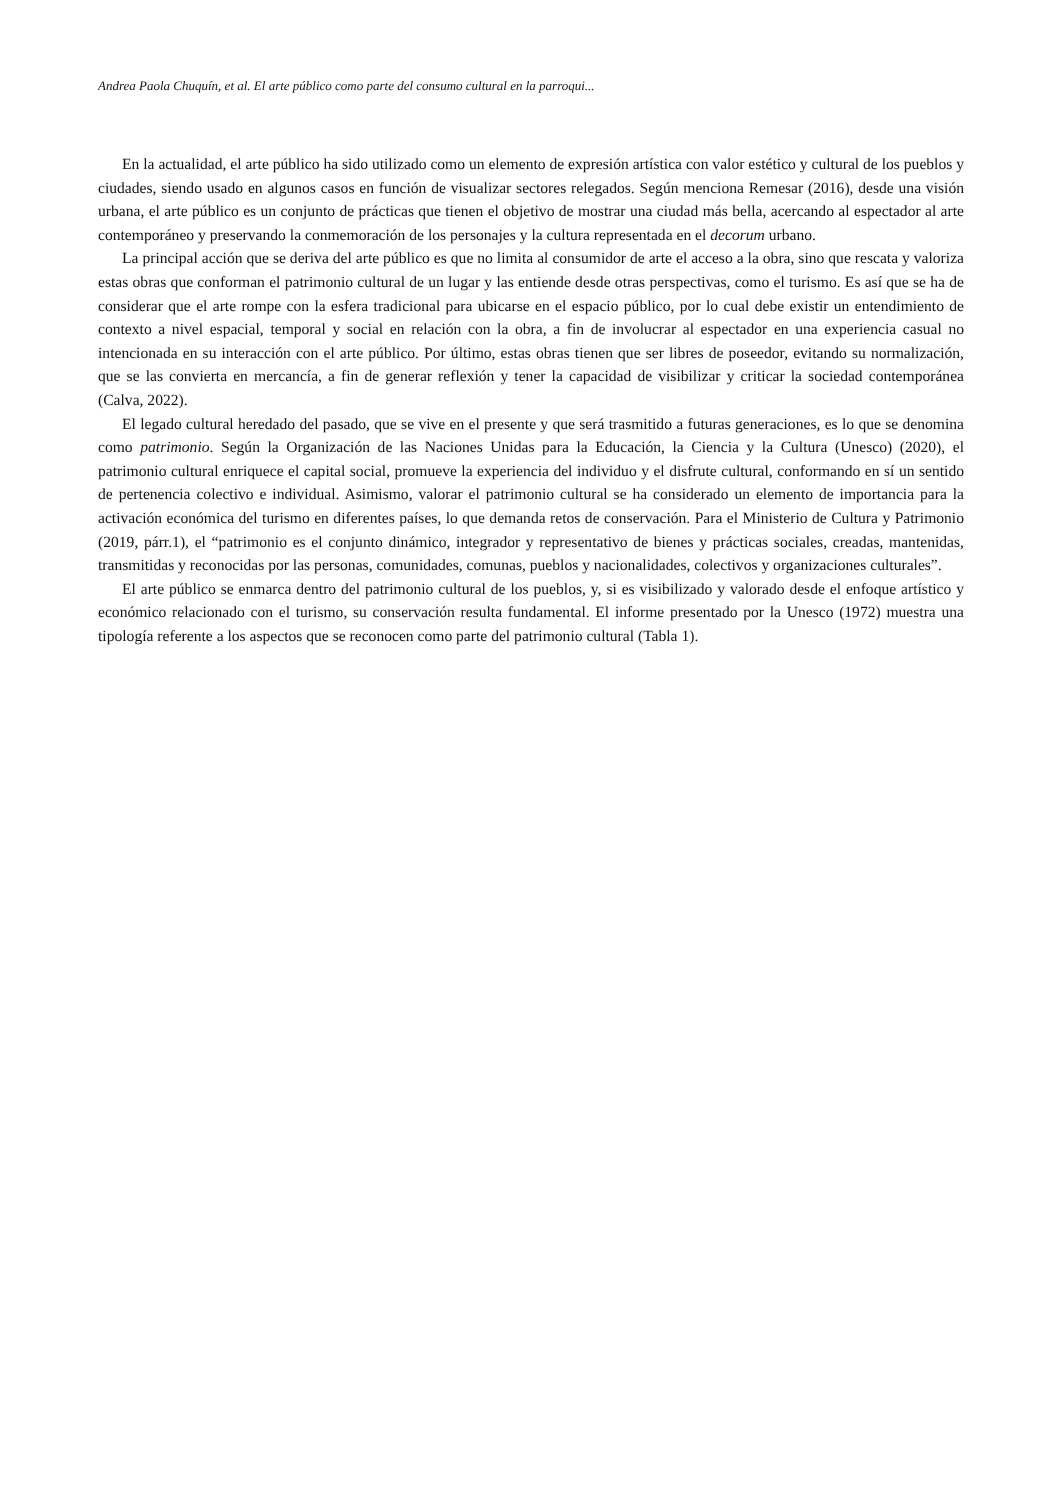Andrea Paola Chuquín, et al. El arte público como parte del consumo cultural en la parroqui...
En la actualidad, el arte público ha sido utilizado como un elemento de expresión artística con valor estético y cultural de los pueblos y ciudades, siendo usado en algunos casos en función de visualizar sectores relegados. Según menciona Remesar (2016), desde una visión urbana, el arte público es un conjunto de prácticas que tienen el objetivo de mostrar una ciudad más bella, acercando al espectador al arte contemporáneo y preservando la conmemoración de los personajes y la cultura representada en el decorum urbano.
La principal acción que se deriva del arte público es que no limita al consumidor de arte el acceso a la obra, sino que rescata y valoriza estas obras que conforman el patrimonio cultural de un lugar y las entiende desde otras perspectivas, como el turismo. Es así que se ha de considerar que el arte rompe con la esfera tradicional para ubicarse en el espacio público, por lo cual debe existir un entendimiento de contexto a nivel espacial, temporal y social en relación con la obra, a fin de involucrar al espectador en una experiencia casual no intencionada en su interacción con el arte público. Por último, estas obras tienen que ser libres de poseedor, evitando su normalización, que se las convierta en mercancía, a fin de generar reflexión y tener la capacidad de visibilizar y criticar la sociedad contemporánea (Calva, 2022).
El legado cultural heredado del pasado, que se vive en el presente y que será trasmitido a futuras generaciones, es lo que se denomina como patrimonio. Según la Organización de las Naciones Unidas para la Educación, la Ciencia y la Cultura (Unesco) (2020), el patrimonio cultural enriquece el capital social, promueve la experiencia del individuo y el disfrute cultural, conformando en sí un sentido de pertenencia colectivo e individual. Asimismo, valorar el patrimonio cultural se ha considerado un elemento de importancia para la activación económica del turismo en diferentes países, lo que demanda retos de conservación. Para el Ministerio de Cultura y Patrimonio (2019, párr.1), el “patrimonio es el conjunto dinámico, integrador y representativo de bienes y prácticas sociales, creadas, mantenidas, transmitidas y reconocidas por las personas, comunidades, comunas, pueblos y nacionalidades, colectivos y organizaciones culturales”.
El arte público se enmarca dentro del patrimonio cultural de los pueblos, y, si es visibilizado y valorado desde el enfoque artístico y económico relacionado con el turismo, su conservación resulta fundamental. El informe presentado por la Unesco (1972) muestra una tipología referente a los aspectos que se reconocen como parte del patrimonio cultural (Tabla 1).